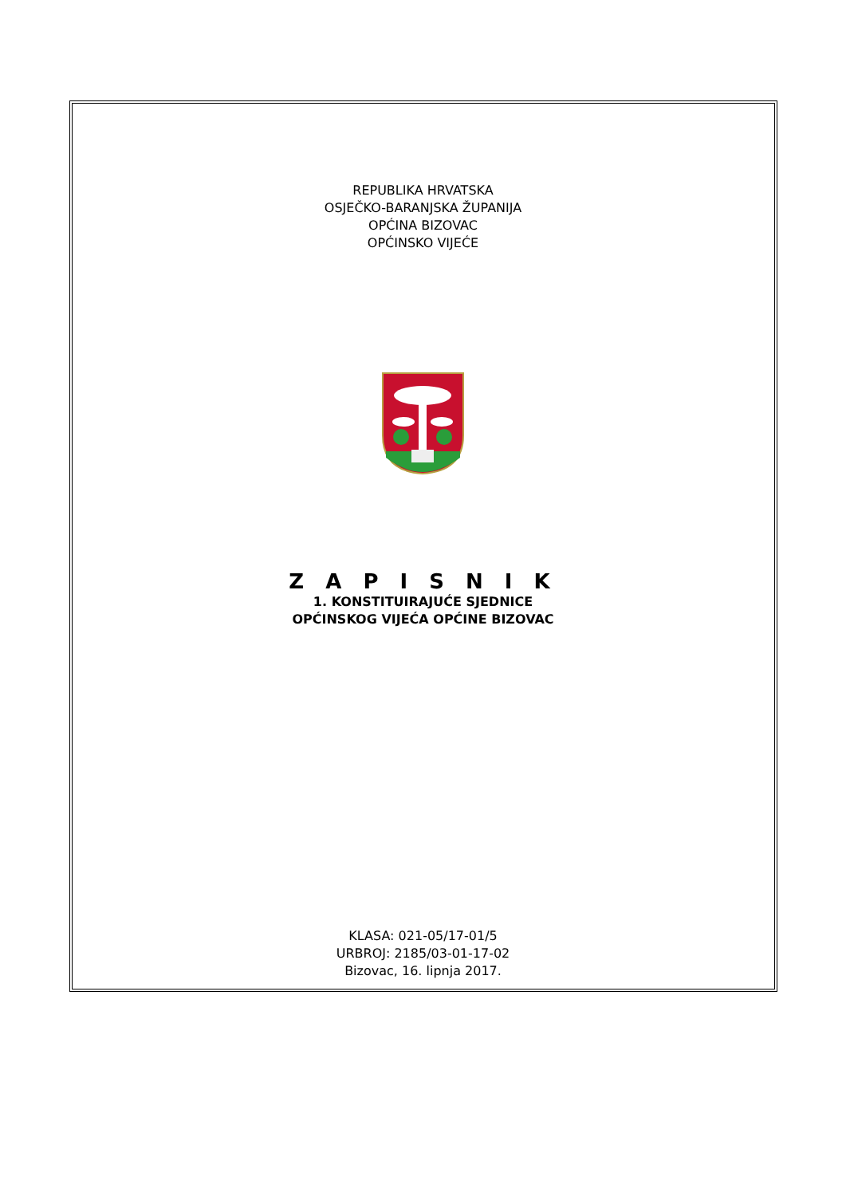REPUBLIKA HRVATSKA
OSJEČKO-BARANJSKA ŽUPANIJA
OPĆINA BIZOVAC
OPĆINSKO VIJEĆE
Z A P I S N I K
1. KONSTITUIRAJUĆE SJEDNICE
OPĆINSKOG VIJEĆA OPĆINE BIZOVAC
KLASA: 021-05/17-01/5
URBROJ: 2185/03-01-17-02
Bizovac, 16. lipnja 2017.